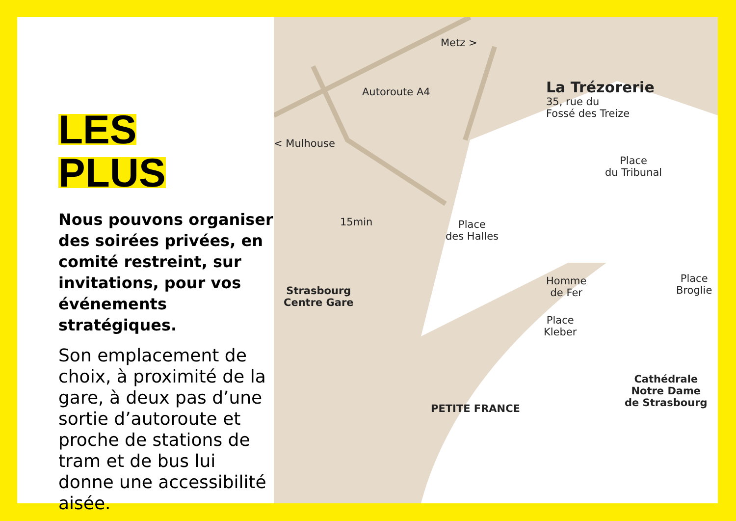LES
PLUS
Nous pouvons organiser des soirées privées, en comité restreint, sur invitations, pour vos événements stratégiques.
Son emplacement de choix, à proximité de la gare, à deux pas d’une sortie d’autoroute et proche de stations de tram et de bus lui donne une accessibilité aisée.
Metz >
Autoroute A4
< Mulhouse
15min
Strasbourg
Centre Gare
Place
des Halles
Place
du Tribunal
La Trézorerie
35, rue du
Fossé des Treize
Homme
de Fer
Place
Kleber
Place
Broglie
Cathédrale
Notre Dame
de Strasbourg
PETITE FRANCE